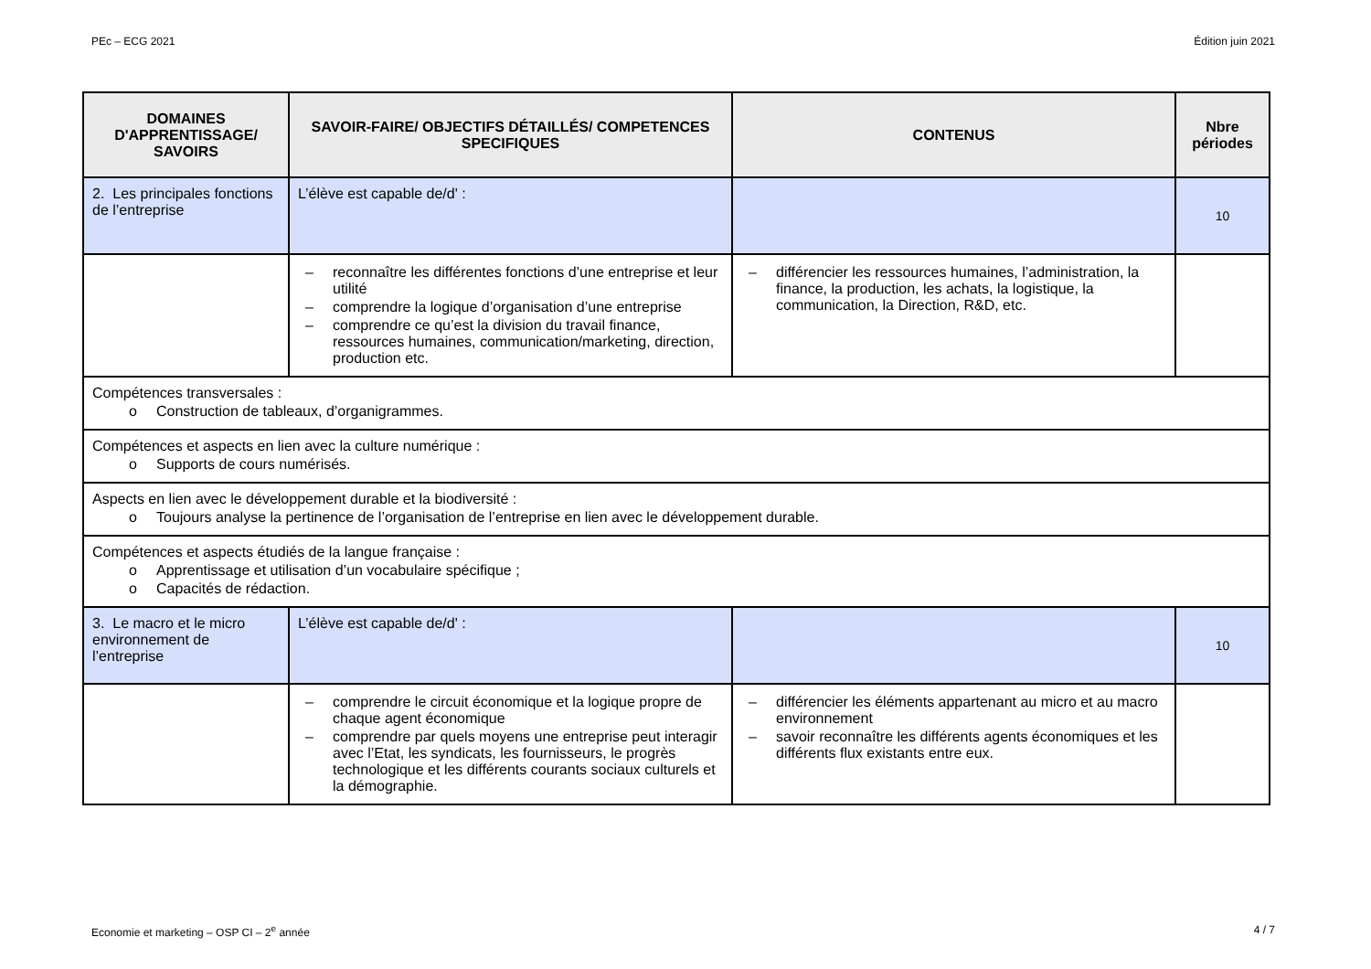PEc – ECG 2021 Édition juin 2021
| DOMAINES D'APPRENTISSAGE/ SAVOIRS | SAVOIR-FAIRE/ OBJECTIFS DÉTAILLÉS/ COMPETENCES SPECIFIQUES | CONTENUS | Nbre périodes |
| --- | --- | --- | --- |
| 2. Les principales fonctions de l’entreprise | L’élève est capable de/d' : | | 10 |
| | – reconnaître les différentes fonctions d’une entreprise et leur utilité – comprendre la logique d’organisation d’une entreprise – comprendre ce qu’est la division du travail finance, ressources humaines, communication/marketing, direction, production etc. | – différencier les ressources humaines, l’administration, la finance, la production, les achats, la logistique, la communication, la Direction, R&D, etc. | |
| Compétences transversales : o Construction de tableaux, d’organigrammes. | | | |
| Compétences et aspects en lien avec la culture numérique : o Supports de cours numérisés. | | | |
| Aspects en lien avec le développement durable et la biodiversité : o Toujours analyse la pertinence de l’organisation de l’entreprise en lien avec le développement durable. | | | |
| Compétences et aspects étudiés de la langue française : o Apprentissage et utilisation d’un vocabulaire spécifique ; o Capacités de rédaction. | | | |
| 3. Le macro et le micro environnement de l’entreprise | L’élève est capable de/d' : | | 10 |
| | – comprendre le circuit économique et la logique propre de chaque agent économique – comprendre par quels moyens une entreprise peut interagir avec l’Etat, les syndicats, les fournisseurs, le progrès technologique et les différents courants sociaux culturels et la démographie. | – différencier les éléments appartenant au micro et au macro environnement – savoir reconnaître les différents agents économiques et les différents flux existants entre eux. | |
Economie et marketing – OSP CI – 2<sup>e</sup> année 4 / 7